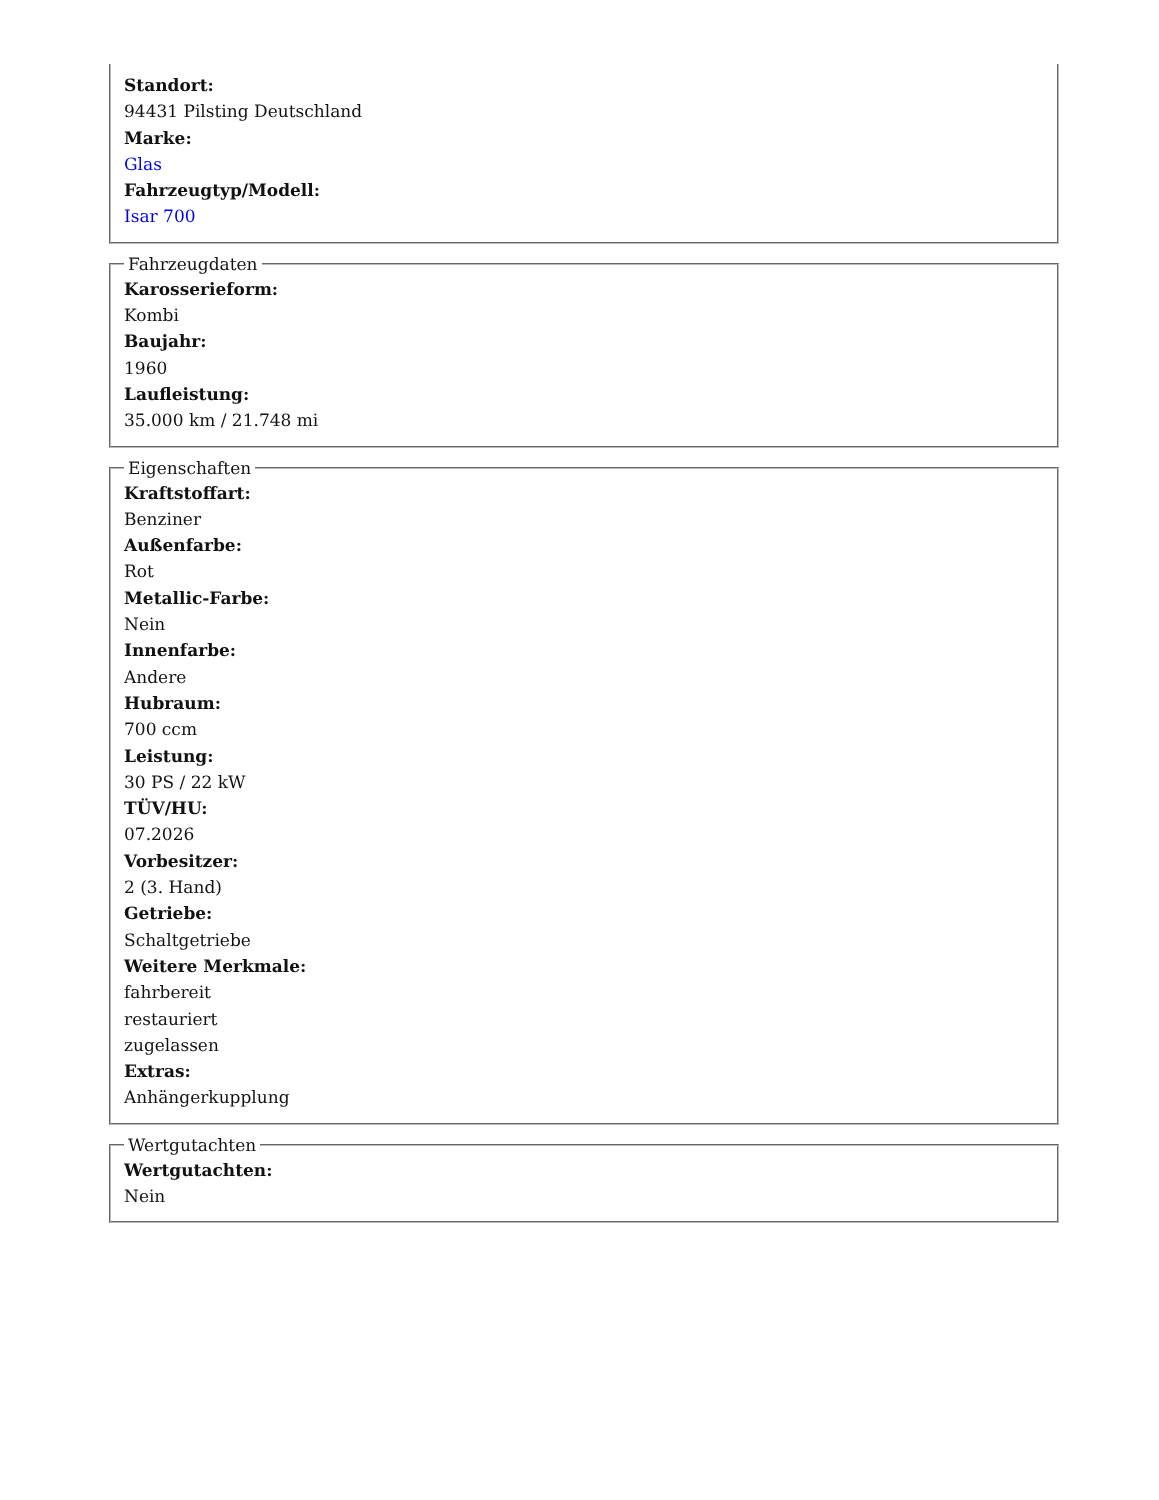Standort:
94431 Pilsting Deutschland
Marke:
Glas
Fahrzeugtyp/Modell:
Isar 700
Fahrzeugdaten
Karosserieform:
Kombi
Baujahr:
1960
Laufleistung:
35.000 km / 21.748 mi
Eigenschaften
Kraftstoffart:
Benziner
Außenfarbe:
Rot
Metallic-Farbe:
Nein
Innenfarbe:
Andere
Hubraum:
700 ccm
Leistung:
30 PS / 22 kW
TÜV/HU:
07.2026
Vorbesitzer:
2 (3. Hand)
Getriebe:
Schaltgetriebe
Weitere Merkmale:
fahrbereit
restauriert
zugelassen
Extras:
Anhängerkupplung
Wertgutachten
Wertgutachten:
Nein